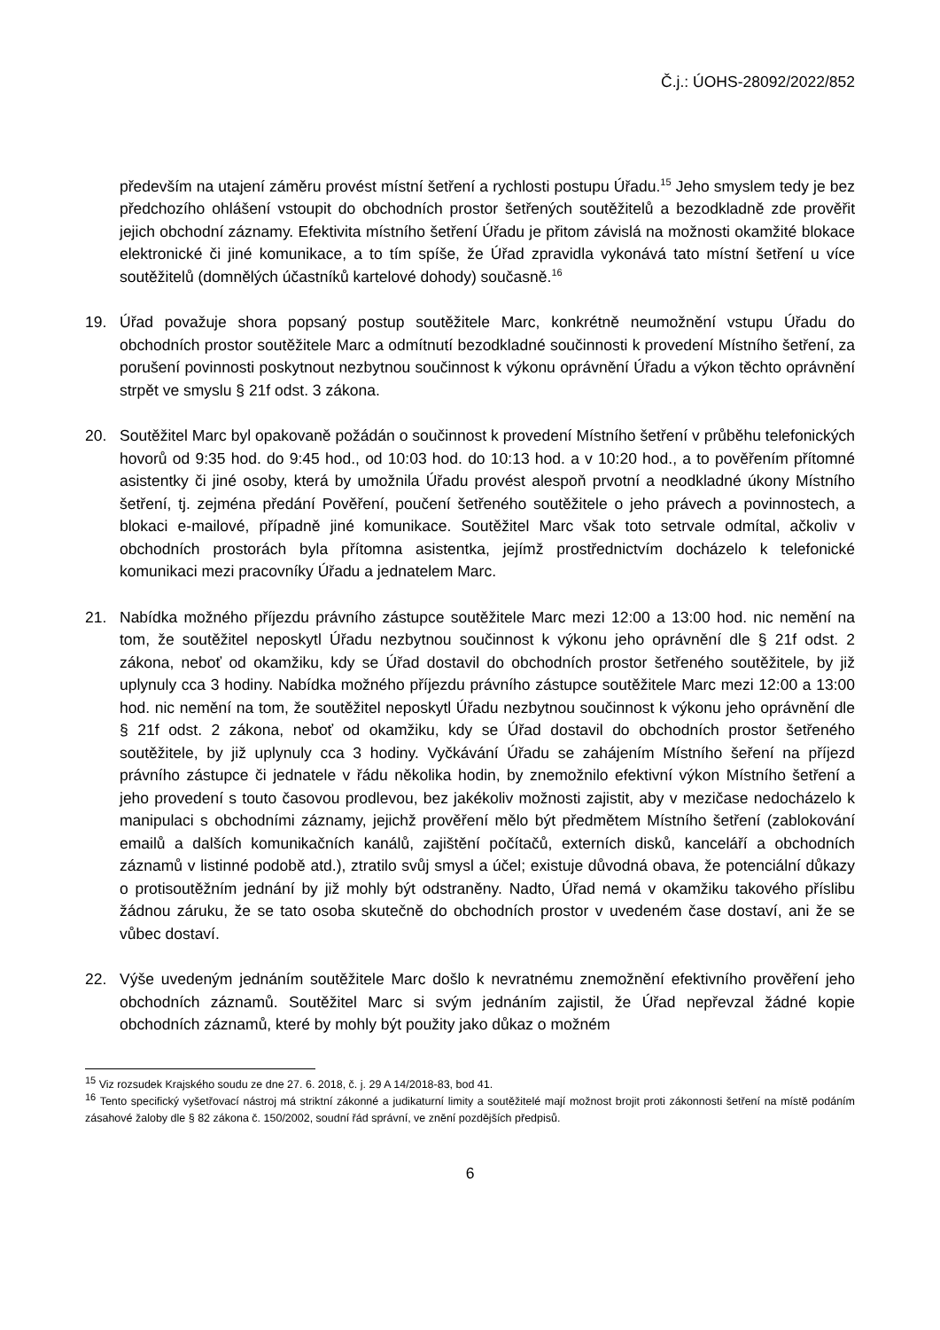Č.j.: ÚOHS-28092/2022/852
především na utajení záměru provést místní šetření a rychlosti postupu Úřadu.<sup>15</sup> Jeho smyslem tedy je bez předchozího ohlášení vstoupit do obchodních prostor šetřených soutěžitelů a bezodkladně zde prověřit jejich obchodní záznamy. Efektivita místního šetření Úřadu je přitom závislá na možnosti okamžité blokace elektronické či jiné komunikace, a to tím spíše, že Úřad zpravidla vykonává tato místní šetření u více soutěžitelů (domnělých účastníků kartelové dohody) současně.<sup>16</sup>
19. Úřad považuje shora popsaný postup soutěžitele Marc, konkrétně neumožnění vstupu Úřadu do obchodních prostor soutěžitele Marc a odmítnutí bezodkladné součinnosti k provedení Místního šetření, za porušení povinnosti poskytnout nezbytnou součinnost k výkonu oprávnění Úřadu a výkon těchto oprávnění strpět ve smyslu § 21f odst. 3 zákona.
20. Soutěžitel Marc byl opakovaně požádán o součinnost k provedení Místního šetření v průběhu telefonických hovorů od 9:35 hod. do 9:45 hod., od 10:03 hod. do 10:13 hod. a v 10:20 hod., a to pověřením přítomné asistentky či jiné osoby, která by umožnila Úřadu provést alespoň prvotní a neodkladné úkony Místního šetření, tj. zejména předání Pověření, poučení šetřeného soutěžitele o jeho právech a povinnostech, a blokaci e-mailové, případně jiné komunikace. Soutěžitel Marc však toto setrvale odmítal, ačkoliv v obchodních prostorách byla přítomna asistentka, jejímž prostřednictvím docházelo k telefonické komunikaci mezi pracovníky Úřadu a jednatelem Marc.
21. Nabídka možného příjezdu právního zástupce soutěžitele Marc mezi 12:00 a 13:00 hod. nic nemění na tom, že soutěžitel neposkytl Úřadu nezbytnou součinnost k výkonu jeho oprávnění dle § 21f odst. 2 zákona, neboť od okamžiku, kdy se Úřad dostavil do obchodních prostor šetřeného soutěžitele, by již uplynuly cca 3 hodiny. Nabídka možného příjezdu právního zástupce soutěžitele Marc mezi 12:00 a 13:00 hod. nic nemění na tom, že soutěžitel neposkytl Úřadu nezbytnou součinnost k výkonu jeho oprávnění dle § 21f odst. 2 zákona, neboť od okamžiku, kdy se Úřad dostavil do obchodních prostor šetřeného soutěžitele, by již uplynuly cca 3 hodiny. Vyčkávání Úřadu se zahájením Místního šeření na příjezd právního zástupce či jednatele v řádu několika hodin, by znemožnilo efektivní výkon Místního šetření a jeho provedení s touto časovou prodlevou, bez jakékoliv možnosti zajistit, aby v mezičase nedocházelo k manipulaci s obchodními záznamy, jejichž prověření mělo být předmětem Místního šetření (zablokování emailů a dalších komunikačních kanálů, zajištění počítačů, externích disků, kanceláří a obchodních záznamů v listinné podobě atd.), ztratilo svůj smysl a účel; existuje důvodná obava, že potenciální důkazy o protisoutěžním jednání by již mohly být odstraněny. Nadto, Úřad nemá v okamžiku takového příslibu žádnou záruku, že se tato osoba skutečně do obchodních prostor v uvedeném čase dostaví, ani že se vůbec dostaví.
22. Výše uvedeným jednáním soutěžitele Marc došlo k nevratnému znemožnění efektivního prověření jeho obchodních záznamů. Soutěžitel Marc si svým jednáním zajistil, že Úřad nepřevzal žádné kopie obchodních záznamů, které by mohly být použity jako důkaz o možném
<sup>15</sup> Viz rozsudek Krajského soudu ze dne 27. 6. 2018, č. j. 29 A 14/2018-83, bod 41.
<sup>16</sup> Tento specifický vyšetřovací nástroj má striktní zákonné a judikaturní limity a soutěžitelé mají možnost brojit proti zákonnosti šetření na místě podáním zásahové žaloby dle § 82 zákona č. 150/2002, soudní řád správní, ve znění pozdějších předpisů.
6